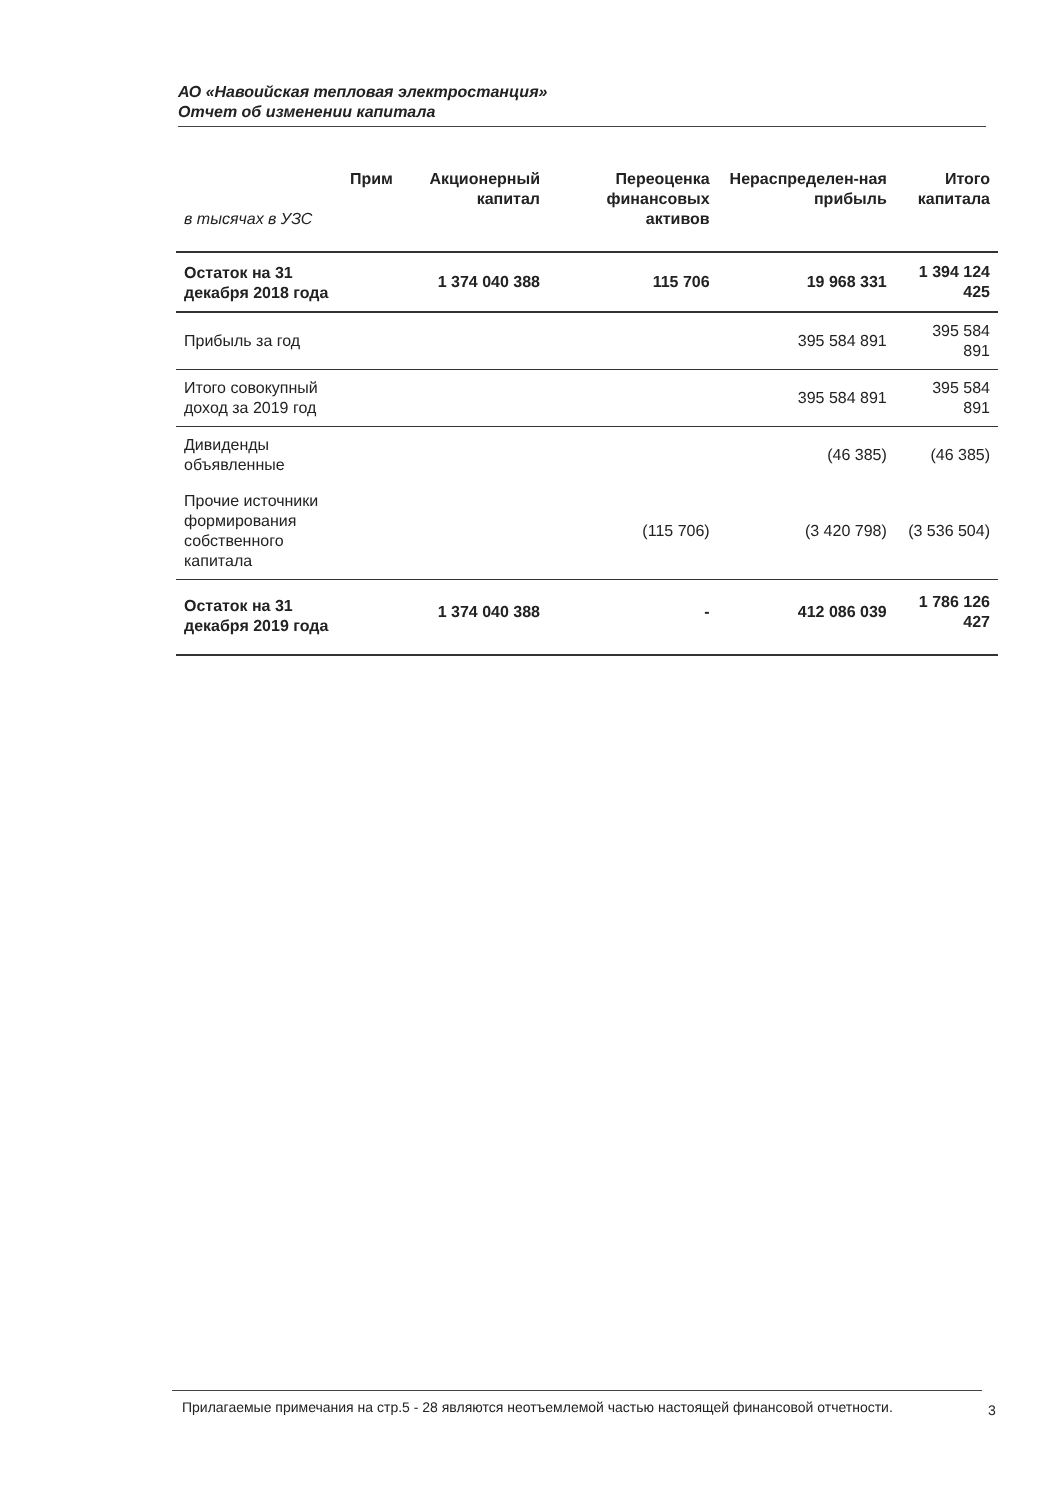АО «Навоийская тепловая электростанция»
Отчет об изменении капитала
| в тысячах в УЗС | Прим | Акционерный капитал | Переоценка финансовых активов | Нераспределен-ная прибыль | Итого капитала |
| --- | --- | --- | --- | --- | --- |
| Остаток на 31 декабря 2018 года | | 1 374 040 388 | 115 706 | 19 968 331 | 1 394 124 425 |
| Прибыль за год | | | | 395 584 891 | 395 584 891 |
| Итого совокупный доход за 2019 год | | | | 395 584 891 | 395 584 891 |
| Дивиденды объявленные | | | | (46 385) | (46 385) |
| Прочие источники формирования собственного капитала | | | (115 706) | (3 420 798) | (3 536 504) |
| Остаток на 31 декабря 2019 года | | 1 374 040 388 | - | 412 086 039 | 1 786 126 427 |
Прилагаемые примечания на стр.5 - 28 являются неотъемлемой частью настоящей финансовой отчетности.
3